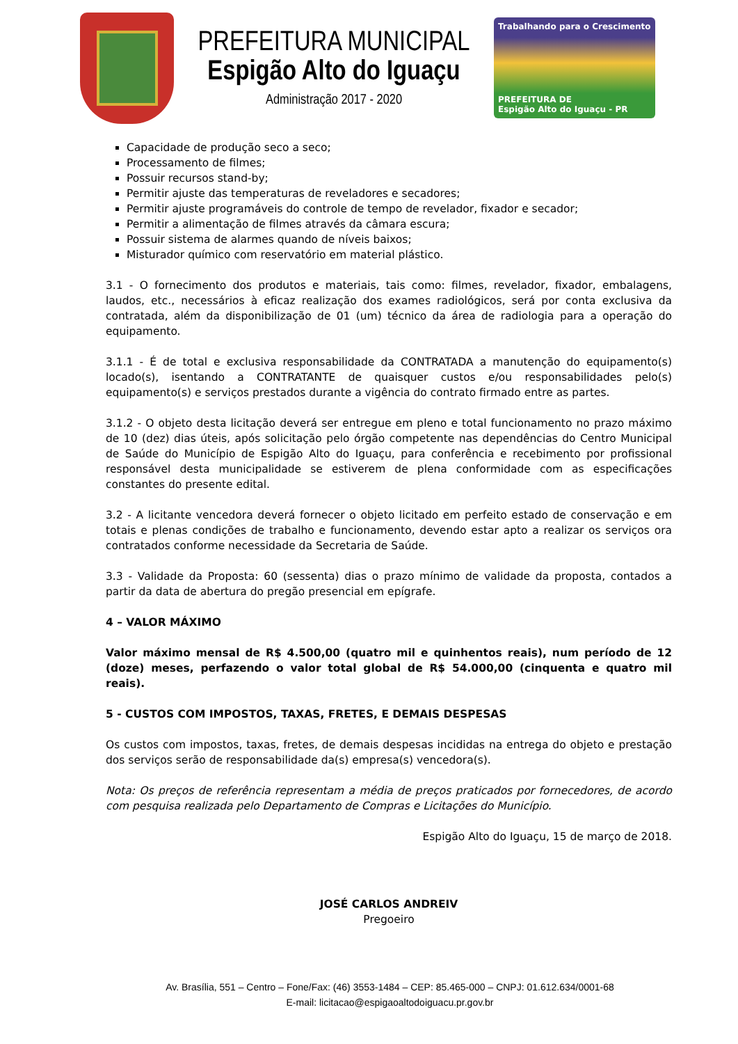PREFEITURA MUNICIPAL
Espigão Alto do Iguaçu
Administração 2017 - 2020
Trabalhando para o Crescimento
PREFEITURA DE
Espigão Alto do Iguaçu - PR
Capacidade de produção seco a seco;
Processamento de filmes;
Possuir recursos stand-by;
Permitir ajuste das temperaturas de reveladores e secadores;
Permitir ajuste programáveis do controle de tempo de revelador, fixador e secador;
Permitir a alimentação de filmes através da câmara escura;
Possuir sistema de alarmes quando de níveis baixos;
Misturador químico com reservatório em material plástico.
3.1 - O fornecimento dos produtos e materiais, tais como: filmes, revelador, fixador, embalagens, laudos, etc., necessários à eficaz realização dos exames radiológicos, será por conta exclusiva da contratada, além da disponibilização de 01 (um) técnico da área de radiologia para a operação do equipamento.
3.1.1 - É de total e exclusiva responsabilidade da CONTRATADA a manutenção do equipamento(s) locado(s), isentando a CONTRATANTE de quaisquer custos e/ou responsabilidades pelo(s) equipamento(s) e serviços prestados durante a vigência do contrato firmado entre as partes.
3.1.2 - O objeto desta licitação deverá ser entregue em pleno e total funcionamento no prazo máximo de 10 (dez) dias úteis, após solicitação pelo órgão competente nas dependências do Centro Municipal de Saúde do Município de Espigão Alto do Iguaçu, para conferência e recebimento por profissional responsável desta municipalidade se estiverem de plena conformidade com as especificações constantes do presente edital.
3.2 - A licitante vencedora deverá fornecer o objeto licitado em perfeito estado de conservação e em totais e plenas condições de trabalho e funcionamento, devendo estar apto a realizar os serviços ora contratados conforme necessidade da Secretaria de Saúde.
3.3 - Validade da Proposta: 60 (sessenta) dias o prazo mínimo de validade da proposta, contados a partir da data de abertura do pregão presencial em epígrafe.
4 – VALOR MÁXIMO
Valor máximo mensal de R$ 4.500,00 (quatro mil e quinhentos reais), num período de 12 (doze) meses, perfazendo o valor total global de R$ 54.000,00 (cinquenta e quatro mil reais).
5 - CUSTOS COM IMPOSTOS, TAXAS, FRETES, E DEMAIS DESPESAS
Os custos com impostos, taxas, fretes, de demais despesas incididas na entrega do objeto e prestação dos serviços serão de responsabilidade da(s) empresa(s) vencedora(s).
Nota: Os preços de referência representam a média de preços praticados por fornecedores, de acordo com pesquisa realizada pelo Departamento de Compras e Licitações do Município.
Espigão Alto do Iguaçu, 15 de março de 2018.
JOSÉ CARLOS ANDREIV
Pregoeiro
Av. Brasília, 551 – Centro – Fone/Fax: (46) 3553-1484 – CEP: 85.465-000 – CNPJ: 01.612.634/0001-68
E-mail: licitacao@espigaoaltodoiguacu.pr.gov.br